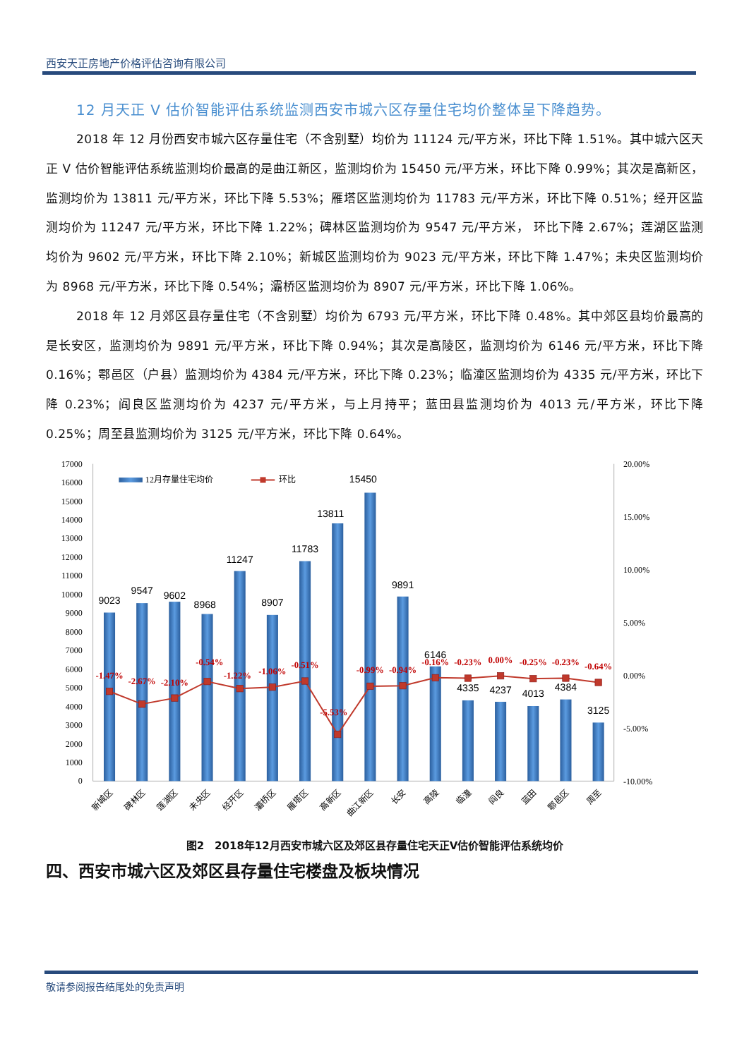西安天正房地产价格评估咨询有限公司
12 月天正 V 估价智能评估系统监测西安市城六区存量住宅均价整体呈下降趋势。
2018 年 12 月份西安市城六区存量住宅（不含别墅）均价为 11124 元/平方米，环比下降 1.51%。其中城六区天正 V 估价智能评估系统监测均价最高的是曲江新区，监测均价为 15450 元/平方米，环比下降 0.99%；其次是高新区，监测均价为 13811 元/平方米，环比下降 5.53%；雁塔区监测均价为 11783 元/平方米，环比下降 0.51%；经开区监测均价为 11247 元/平方米，环比下降 1.22%；碑林区监测均价为 9547 元/平方米， 环比下降 2.67%；莲湖区监测均价为 9602 元/平方米，环比下降 2.10%；新城区监测均价为 9023 元/平方米，环比下降 1.47%；未央区监测均价为 8968 元/平方米，环比下降 0.54%；灞桥区监测均价为 8907 元/平方米，环比下降 1.06%。
2018 年 12 月郊区县存量住宅（不含别墅）均价为 6793 元/平方米，环比下降 0.48%。其中郊区县均价最高的是长安区，监测均价为 9891 元/平方米，环比下降 0.94%；其次是高陵区，监测均价为 6146 元/平方米，环比下降 0.16%；鄠邑区（户县）监测均价为 4384 元/平方米，环比下降 0.23%；临潼区监测均价为 4335 元/平方米，环比下降 0.23%；阎良区监测均价为 4237 元/平方米，与上月持平；蓝田县监测均价为 4013 元/平方米，环比下降 0.25%；周至县监测均价为 3125 元/平方米，环比下降 0.64%。
17000
16000
15000
14000
13000
12000
11000
10000
9000
8000
7000
6000
5000
4000
3000
2000
1000
0
20.00%
15.00%
10.00%
5.00%
0.00%
-5.00%
-10.00%
9023
9547
9602
8968
11247
8907
11783
13811
15450
9891
6146
4335
4237
4013
4384
3125
-1.47%
-2.67%
-2.10%
-0.54%
-1.22%
-1.06%
-0.51%
-5.53%
-0.99%
-0.94%
-0.16%
-0.23%
0.00%
-0.25%
-0.23%
-0.64%
12月存量住宅均价
环比
新城区
碑林区
莲湖区
未央区
经开区
灞桥区
雁塔区
高新区
曲江新区
长安
高陵
临潼
阎良
蓝田
鄠邑区
周至
图2　2018年12月西安市城六区及郊区县存量住宅天正V估价智能评估系统均价
四、西安市城六区及郊区县存量住宅楼盘及板块情况
敬请参阅报告结尾处的免责声明